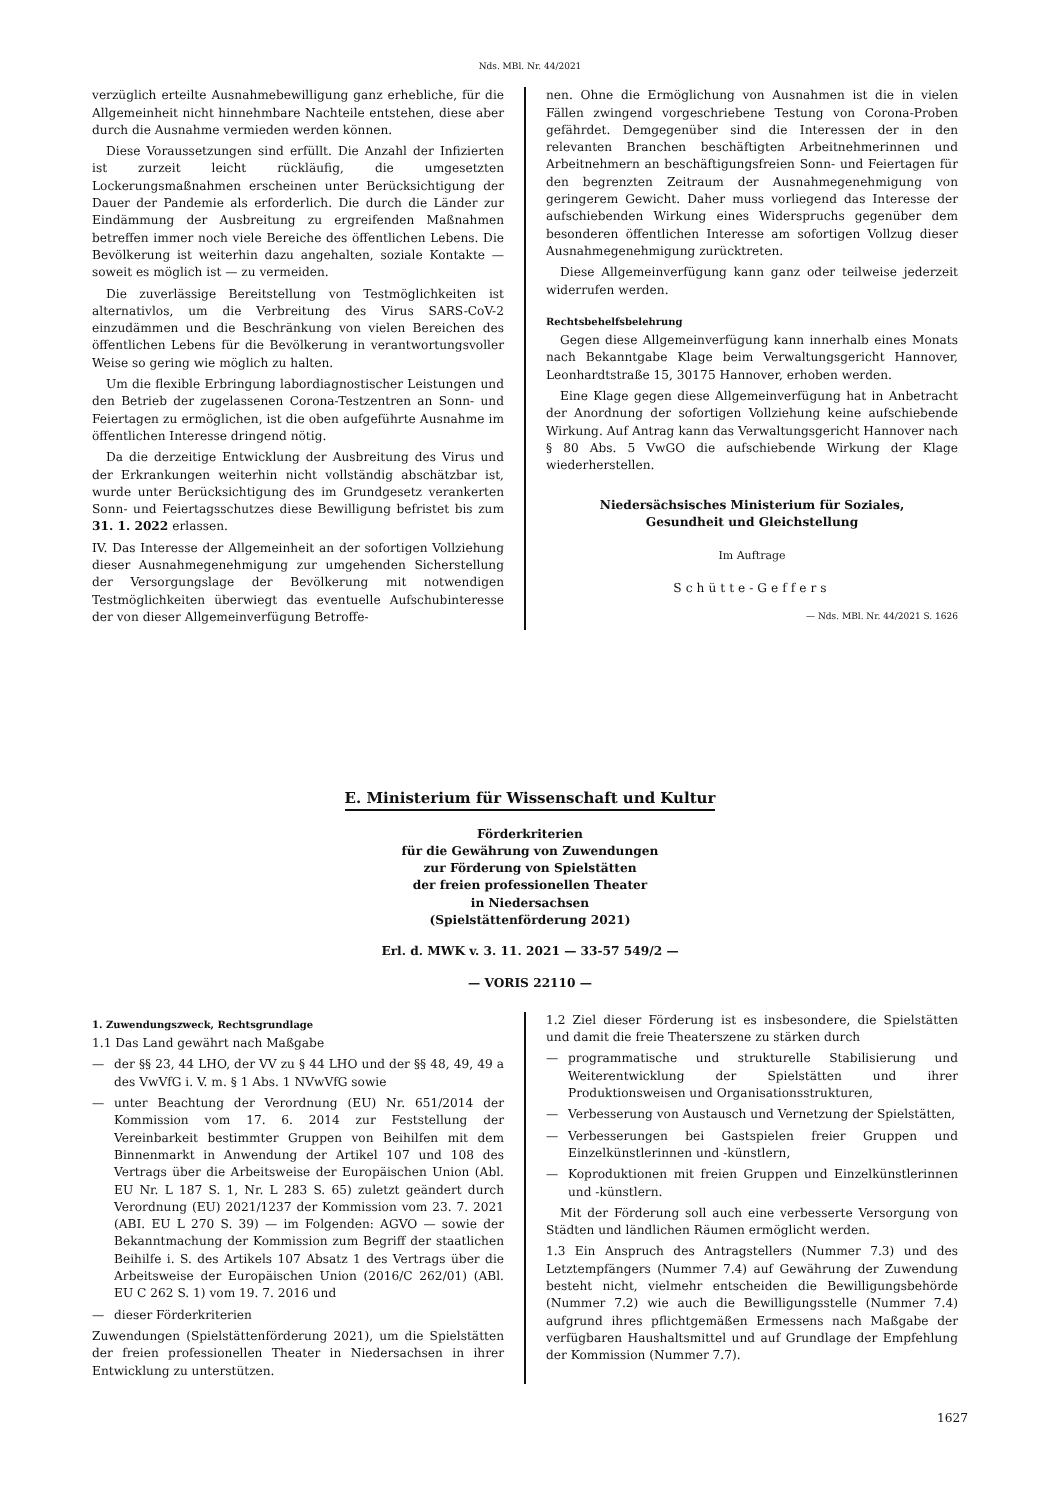Nds. MBl. Nr. 44/2021
verzüglich erteilte Ausnahmebewilligung ganz erhebliche, für die Allgemeinheit nicht hinnehmbare Nachteile entstehen, diese aber durch die Ausnahme vermieden werden können.
Diese Voraussetzungen sind erfüllt. Die Anzahl der Infizierten ist zurzeit leicht rückläufig, die umgesetzten Lockerungsmaßnahmen erscheinen unter Berücksichtigung der Dauer der Pandemie als erforderlich. Die durch die Länder zur Eindämmung der Ausbreitung zu ergreifenden Maßnahmen betreffen immer noch viele Bereiche des öffentlichen Lebens. Die Bevölkerung ist weiterhin dazu angehalten, soziale Kontakte — soweit es möglich ist — zu vermeiden.
Die zuverlässige Bereitstellung von Testmöglichkeiten ist alternativlos, um die Verbreitung des Virus SARS-CoV-2 einzudämmen und die Beschränkung von vielen Bereichen des öffentlichen Lebens für die Bevölkerung in verantwortungsvoller Weise so gering wie möglich zu halten.
Um die flexible Erbringung labordiagnostischer Leistungen und den Betrieb der zugelassenen Corona-Testzentren an Sonn- und Feiertagen zu ermöglichen, ist die oben aufgeführte Ausnahme im öffentlichen Interesse dringend nötig.
Da die derzeitige Entwicklung der Ausbreitung des Virus und der Erkrankungen weiterhin nicht vollständig abschätzbar ist, wurde unter Berücksichtigung des im Grundgesetz verankerten Sonn- und Feiertagsschutzes diese Bewilligung befristet bis zum 31. 1. 2022 erlassen.
IV. Das Interesse der Allgemeinheit an der sofortigen Vollziehung dieser Ausnahmegenehmigung zur umgehenden Sicherstellung der Versorgungslage der Bevölkerung mit notwendigen Testmöglichkeiten überwiegt das eventuelle Aufschubinteresse der von dieser Allgemeinverfügung Betroffe-
nen. Ohne die Ermöglichung von Ausnahmen ist die in vielen Fällen zwingend vorgeschriebene Testung von Corona-Proben gefährdet. Demgegenüber sind die Interessen der in den relevanten Branchen beschäftigten Arbeitnehmerinnen und Arbeitnehmern an beschäftigungsfreien Sonn- und Feiertagen für den begrenzten Zeitraum der Ausnahmegenehmigung von geringerem Gewicht. Daher muss vorliegend das Interesse der aufschiebenden Wirkung eines Widerspruchs gegenüber dem besonderen öffentlichen Interesse am sofortigen Vollzug dieser Ausnahmegenehmigung zurücktreten.
Diese Allgemeinverfügung kann ganz oder teilweise jederzeit widerrufen werden.
Rechtsbehelfsbelehrung
Gegen diese Allgemeinverfügung kann innerhalb eines Monats nach Bekanntgabe Klage beim Verwaltungsgericht Hannover, Leonhardtstraße 15, 30175 Hannover, erhoben werden.
Eine Klage gegen diese Allgemeinverfügung hat in Anbetracht der Anordnung der sofortigen Vollziehung keine aufschiebende Wirkung. Auf Antrag kann das Verwaltungsgericht Hannover nach § 80 Abs. 5 VwGO die aufschiebende Wirkung der Klage wiederherstellen.
Niedersächsisches Ministerium für Soziales,
Gesundheit und Gleichstellung
Im Auftrage
Schütte-Geffers
— Nds. MBl. Nr. 44/2021 S. 1626
E. Ministerium für Wissenschaft und Kultur
Förderkriterien
für die Gewährung von Zuwendungen
zur Förderung von Spielstätten
der freien professionellen Theater
in Niedersachsen
(Spielstättenförderung 2021)
Erl. d. MWK v. 3. 11. 2021 — 33-57 549/2 —
— VORIS 22110 —
1. Zuwendungszweck, Rechtsgrundlage
1.1 Das Land gewährt nach Maßgabe
— der §§ 23, 44 LHO, der VV zu § 44 LHO und der §§ 48, 49, 49 a des VwVfG i. V. m. § 1 Abs. 1 NVwVfG sowie
— unter Beachtung der Verordnung (EU) Nr. 651/2014 der Kommission vom 17. 6. 2014 zur Feststellung der Vereinbarkeit bestimmter Gruppen von Beihilfen mit dem Binnenmarkt in Anwendung der Artikel 107 und 108 des Vertrags über die Arbeitsweise der Europäischen Union (Abl. EU Nr. L 187 S. 1, Nr. L 283 S. 65) zuletzt geändert durch Verordnung (EU) 2021/1237 der Kommission vom 23. 7. 2021 (ABI. EU L 270 S. 39) — im Folgenden: AGVO — sowie der Bekanntmachung der Kommission zum Begriff der staatlichen Beihilfe i. S. des Artikels 107 Absatz 1 des Vertrags über die Arbeitsweise der Europäischen Union (2016/C 262/01) (ABl. EU C 262 S. 1) vom 19. 7. 2016 und
— dieser Förderkriterien
Zuwendungen (Spielstättenförderung 2021), um die Spielstätten der freien professionellen Theater in Niedersachsen in ihrer Entwicklung zu unterstützen.
1.2 Ziel dieser Förderung ist es insbesondere, die Spielstätten und damit die freie Theaterszene zu stärken durch
— programmatische und strukturelle Stabilisierung und Weiterentwicklung der Spielstätten und ihrer Produktionsweisen und Organisationsstrukturen,
— Verbesserung von Austausch und Vernetzung der Spielstätten,
— Verbesserungen bei Gastspielen freier Gruppen und Einzelkünstlerinnen und -künstlern,
— Koproduktionen mit freien Gruppen und Einzelkünstlerinnen und -künstlern.
Mit der Förderung soll auch eine verbesserte Versorgung von Städten und ländlichen Räumen ermöglicht werden.
1.3 Ein Anspruch des Antragstellers (Nummer 7.3) und des Letztempfängers (Nummer 7.4) auf Gewährung der Zuwendung besteht nicht, vielmehr entscheiden die Bewilligungsbehörde (Nummer 7.2) wie auch die Bewilligungsstelle (Nummer 7.4) aufgrund ihres pflichtgemäßen Ermessens nach Maßgabe der verfügbaren Haushaltsmittel und auf Grundlage der Empfehlung der Kommission (Nummer 7.7).
1627